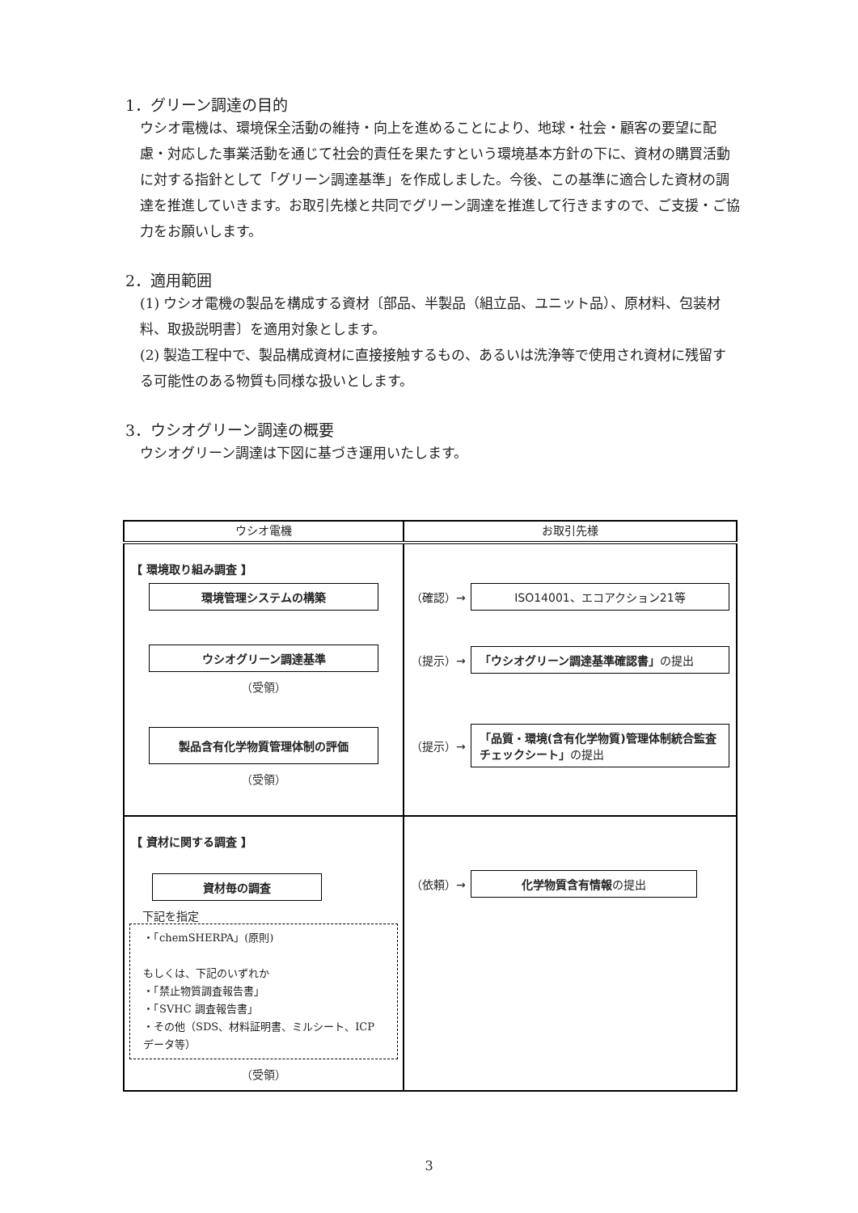1．グリーン調達の目的
ウシオ電機は、環境保全活動の維持・向上を進めることにより、地球・社会・顧客の要望に配慮・対応した事業活動を通じて社会的責任を果たすという環境基本方針の下に、資材の購買活動に対する指針として「グリーン調達基準」を作成しました。今後、この基準に適合した資材の調達を推進していきます。お取引先様と共同でグリーン調達を推進して行きますので、ご支援・ご協力をお願いします。
2．適用範囲
(1) ウシオ電機の製品を構成する資材〔部品、半製品（組立品、ユニット品）、原材料、包装材料、取扱説明書〕を適用対象とします。
(2) 製造工程中で、製品構成資材に直接接触するもの、あるいは洗浄等で使用され資材に残留する可能性のある物質も同様な扱いとします。
3．ウシオグリーン調達の概要
ウシオグリーン調達は下図に基づき運用いたします。
| ウシオ電機 | お取引先様 |
| --- | --- |
| 【 環境取り組み調査 】 環境管理システムの構築 ウシオグリーン調達基準 （受領） 製品含有化学物質管理体制の評価 （受領） | （確認）→ ISO14001、エコアクション21等 （提示）→ 「ウシオグリーン調達基準確認書」 の提出 （提示）→ 「品質・環境(含有化学物質)管理体制統合監査チェックシート」 の提出 |
| 【 資材に関する調査 】 資材毎の調査 下記を指定 ・「chemSHERPA」(原則) もしくは、下記のいずれか ・「禁止物質調査報告書」 ・「SVHC 調査報告書」 ・その他（SDS、材料証明書、ミルシート、ICP データ等） （受領） | （依頼）→ 化学物質含有情報 の提出 |
3